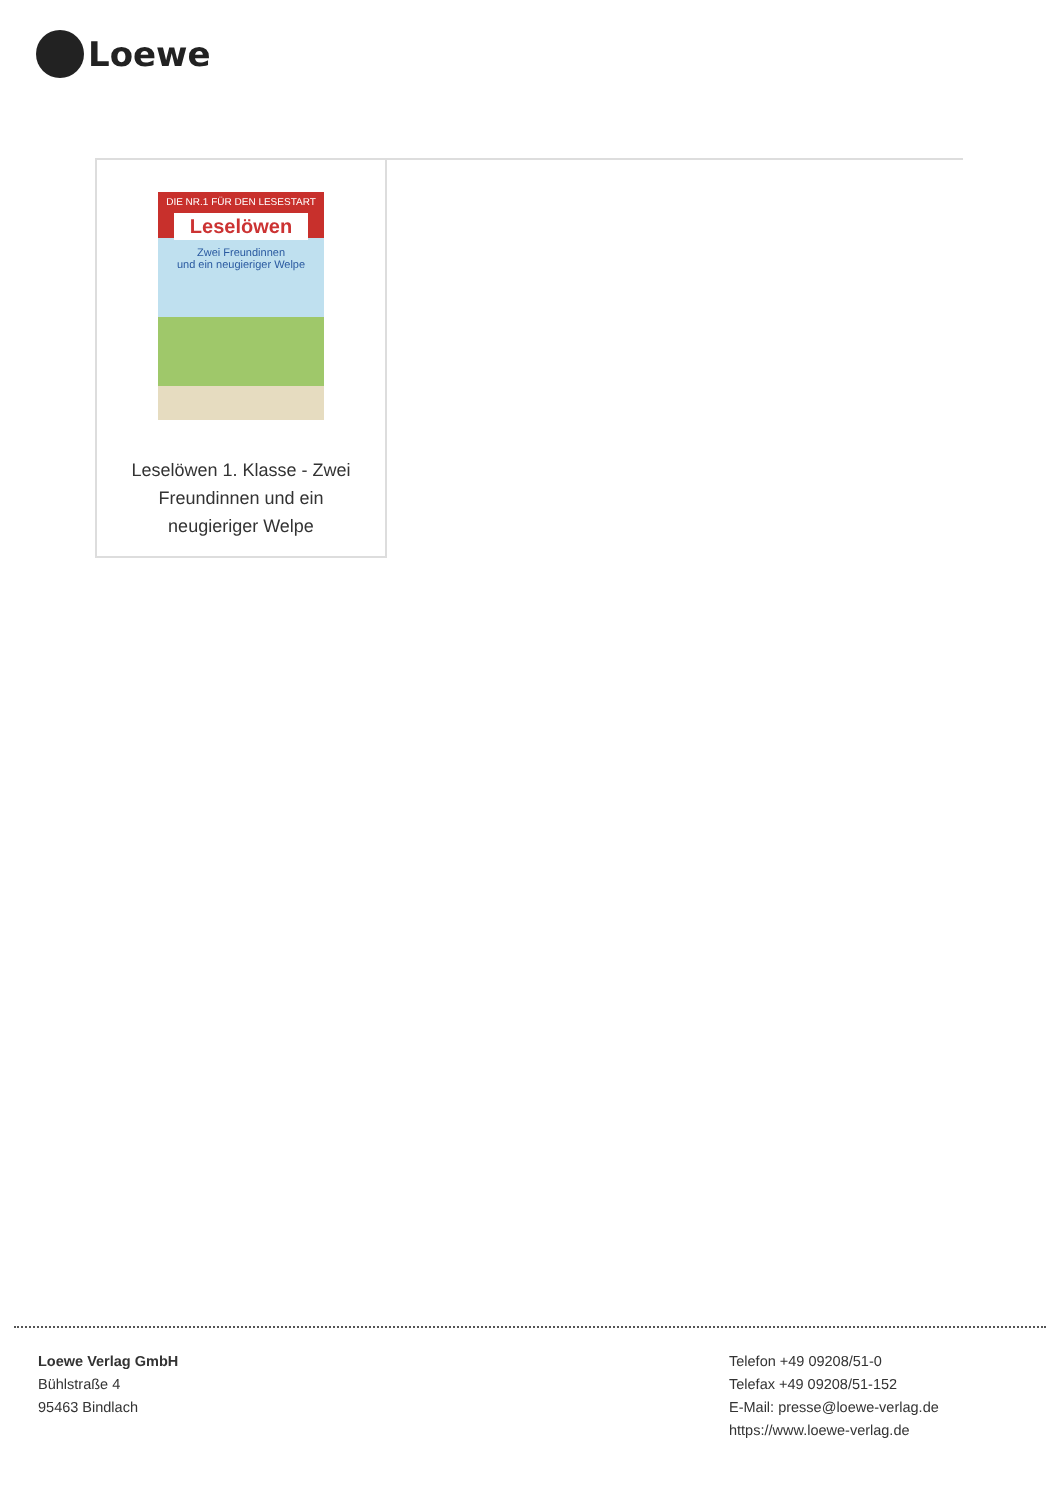Loewe
DIE NR.1 FÜR DEN LESESTART
Leselöwen
Zwei Freundinnen
und ein neugieriger Welpe
Leselöwen 1. Klasse - Zwei Freundinnen und ein neugieriger Welpe
Loewe Verlag GmbH
Bühlstraße 4
95463 Bindlach
Telefon +49 09208/51-0
Telefax +49 09208/51-152
E-Mail: presse@loewe-verlag.de
https://www.loewe-verlag.de